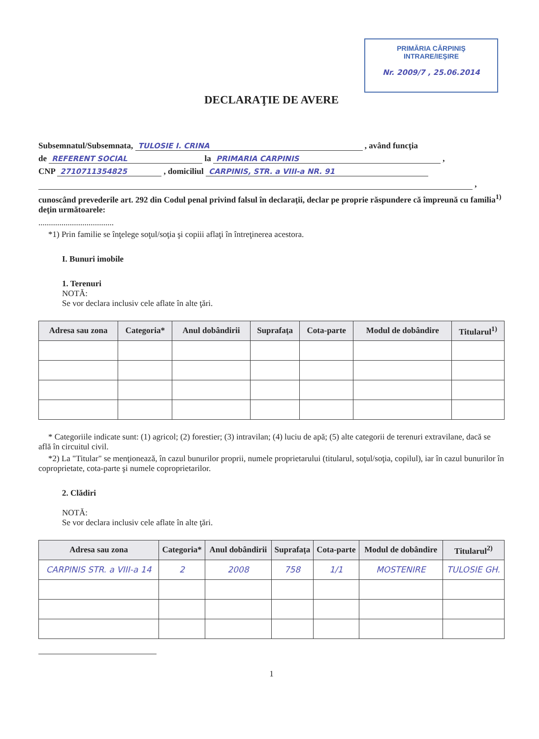PRIMĂRIA CĂRPINIŞ
INTRARE/IEŞIRE
Nr. 2009/7 , 25.06.2014
DECLARAŢIE DE AVERE
Subsemnatul/Subsemnata, TULOSIE I. CRINA , având funcţia
de REFERENT SOCIAL la PRIMARIA CARPINIS ,
CNP 2710711354825 , domiciliul CARPINIS, STR. a VIII-a NR. 91
,
cunoscând prevederile art. 292 din Codul penal privind falsul în declaraţii, declar pe proprie răspundere că împreună cu familia<sup>1)</sup> deţin următoarele:
....................................
*1) Prin familie se înţelege soţul/soţia şi copiii aflaţi în întreţinerea acestora.
I. Bunuri imobile
1. Terenuri
NOTĂ:
Se vor declara inclusiv cele aflate în alte ţări.
| Adresa sau zona | Categoria* | Anul dobândirii | Suprafaţa | Cota-parte | Modul de dobândire | Titularul<sup>1)</sup> |
| --- | --- | --- | --- | --- | --- | --- |
* Categoriile indicate sunt: (1) agricol; (2) forestier; (3) intravilan; (4) luciu de apă; (5) alte categorii de terenuri extravilane, dacă se află în circuitul civil.
*2) La "Titular" se menţionează, în cazul bunurilor proprii, numele proprietarului (titularul, soţul/soţia, copilul), iar în cazul bunurilor în coproprietate, cota-parte şi numele coproprietarilor.
2. Clădiri
NOTĂ:
Se vor declara inclusiv cele aflate în alte ţări.
| Adresa sau zona | Categoria* | Anul dobândirii | Suprafaţa | Cota-parte | Modul de dobândire | Titularul<sup>2)</sup> |
| --- | --- | --- | --- | --- | --- | --- |
| CARPINIS STR. a VIII-a 14 | 2 | 2008 | 758 | 1/1 | MOSTENIRE | TULOSIE GH. |
1